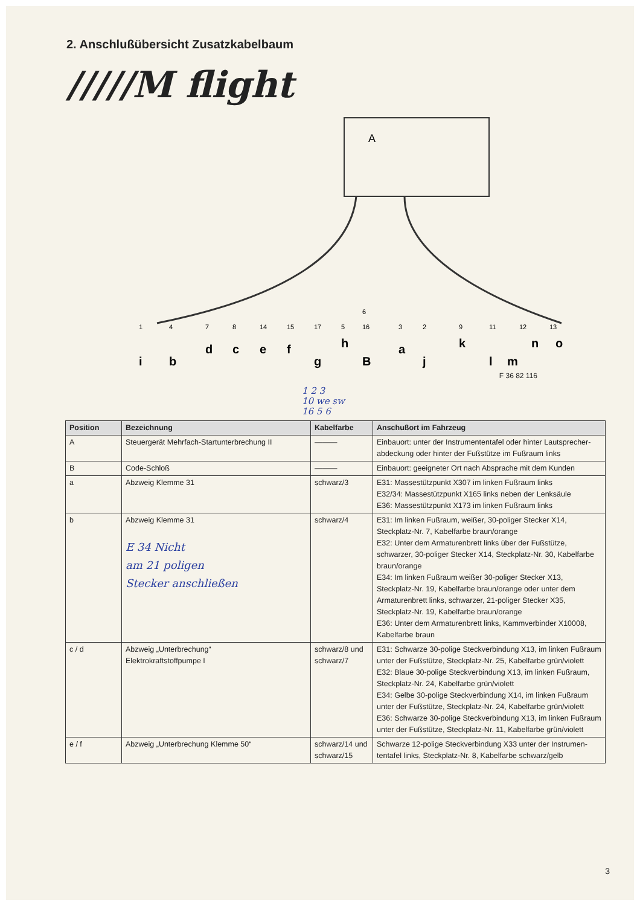2. Anschlußübersicht Zusatzkabelbaum
/////M flight
A
1
4
7
8
14
15
17
5
6
16
3
2
9
11
12
13
i
b
d
c
e
f
g
h
B
a
j
k
l
m
n
o
F 36 82 116
1 2 3
10 we sw
16 5 6
| Position | Bezeichnung | Kabelfarbe | Anschußort im Fahrzeug |
| --- | --- | --- | --- |
| A | Steuergerät Mehrfach-Startunterbrechung II | ——— | Einbauort: unter der Instrumententafel oder hinter Lautsprecher-abdeckung oder hinter der Fußstütze im Fußraum links |
| B | Code-Schloß | ——— | Einbauort: geeigneter Ort nach Absprache mit dem Kunden |
| a | Abzweig Klemme 31 | schwarz/3 | E31: Massestützpunkt X307 im linken Fußraum links E32/34: Massestützpunkt X165 links neben der Lenksäule E36: Massestützpunkt X173 im linken Fußraum links |
| b | Abzweig Klemme 31 E 34 Nicht am 21 poligen Stecker anschließen | schwarz/4 | E31: Im linken Fußraum, weißer, 30-poliger Stecker X14, Steckplatz-Nr. 7, Kabelfarbe braun/orange E32: Unter dem Armaturenbrett links über der Fußstütze, schwarzer, 30-poliger Stecker X14, Steckplatz-Nr. 30, Kabelfarbe braun/orange E34: Im linken Fußraum weißer 30-poliger Stecker X13, Steckplatz-Nr. 19, Kabelfarbe braun/orange oder unter dem Armaturenbrett links, schwarzer, 21-poliger Stecker X35, Steckplatz-Nr. 19, Kabelfarbe braun/orange E36: Unter dem Armaturenbrett links, Kammverbinder X10008, Kabelfarbe braun |
| c / d | Abzweig „Unterbrechung“ Elektrokraftstoffpumpe I | schwarz/8 und schwarz/7 | E31: Schwarze 30-polige Steckverbindung X13, im linken Fußraum unter der Fußstütze, Steckplatz-Nr. 25, Kabelfarbe grün/violett E32: Blaue 30-polige Steckverbindung X13, im linken Fußraum, Steckplatz-Nr. 24, Kabelfarbe grün/violett E34: Gelbe 30-polige Steckverbindung X14, im linken Fußraum unter der Fußstütze, Steckplatz-Nr. 24, Kabelfarbe grün/violett E36: Schwarze 30-polige Steckverbindung X13, im linken Fußraum unter der Fußstütze, Steckplatz-Nr. 11, Kabelfarbe grün/violett |
| e / f | Abzweig „Unterbrechung Klemme 50“ | schwarz/14 und schwarz/15 | Schwarze 12-polige Steckverbindung X33 unter der Instrumen-tentafel links, Steckplatz-Nr. 8, Kabelfarbe schwarz/gelb |
3